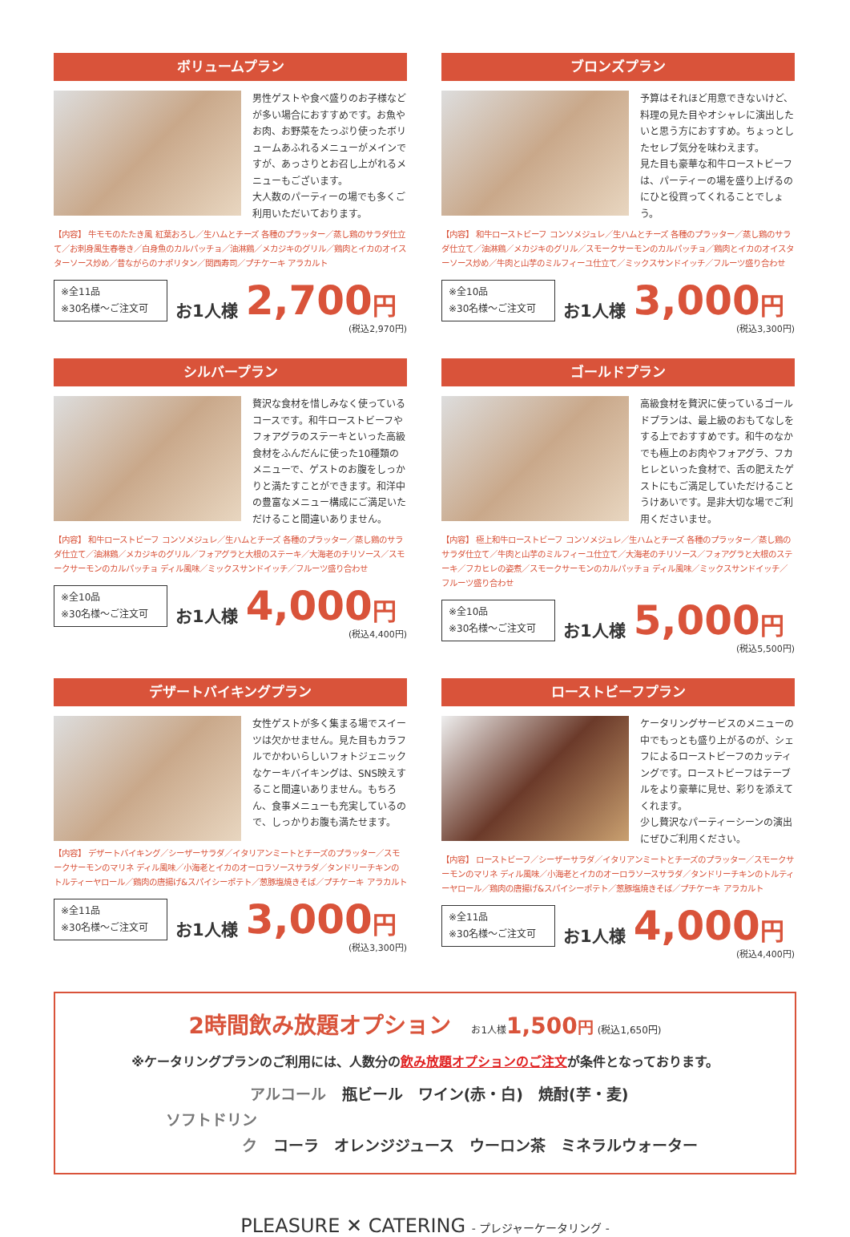ボリュームプラン
男性ゲストや食べ盛りのお子様などが多い場合におすすめです。お魚やお肉、お野菜をたっぷり使ったボリュームあふれるメニューがメインですが、あっさりとお召し上がれるメニューもございます。
大人数のパーティーの場でも多くご利用いただいております。
【内容】 牛モモのたたき風 紅葉おろし／生ハムとチーズ 各種のプラッター／蒸し鶏のサラダ仕立て／お刺身風生春巻き／白身魚のカルパッチョ／油淋鶏／メカジキのグリル／鶏肉とイカのオイスターソース炒め／昔ながらのナポリタン／関西寿司／プチケーキ アラカルト
※全11品
※30名様～ご注文可
お1人様 2,700 円
(税込2,970円)
ブロンズプラン
予算はそれほど用意できないけど、料理の見た目やオシャレに演出したいと思う方におすすめ。ちょっとしたセレブ気分を味わえます。
見た目も豪華な和牛ローストビーフは、パーティーの場を盛り上げるのにひと役買ってくれることでしょう。
【内容】 和牛ローストビーフ コンソメジュレ／生ハムとチーズ 各種のプラッター／蒸し鶏のサラダ仕立て／油淋鶏／メカジキのグリル／スモークサーモンのカルパッチョ／鶏肉とイカのオイスターソース炒め／牛肉と山芋のミルフィーユ仕立て／ミックスサンドイッチ／フルーツ盛り合わせ
※全10品
※30名様～ご注文可
お1人様 3,000 円
(税込3,300円)
シルバープラン
贅沢な食材を惜しみなく使っているコースです。和牛ローストビーフやフォアグラのステーキといった高級食材をふんだんに使った10種類のメニューで、ゲストのお腹をしっかりと満たすことができます。和洋中の豊富なメニュー構成にご満足いただけること間違いありません。
【内容】 和牛ローストビーフ コンソメジュレ／生ハムとチーズ 各種のプラッター／蒸し鶏のサラダ仕立て／油淋鶏／メカジキのグリル／フォアグラと大根のステーキ／大海老のチリソース／スモークサーモンのカルパッチョ ディル風味／ミックスサンドイッチ／フルーツ盛り合わせ
※全10品
※30名様～ご注文可
お1人様 4,000 円
(税込4,400円)
ゴールドプラン
高級食材を贅沢に使っているゴールドプランは、最上級のおもてなしをする上でおすすめです。和牛のなかでも極上のお肉やフォアグラ、フカヒレといった食材で、舌の肥えたゲストにもご満足していただけることうけあいです。是非大切な場でご利用くださいませ。
【内容】 極上和牛ローストビーフ コンソメジュレ／生ハムとチーズ 各種のプラッター／蒸し鶏のサラダ仕立て／牛肉と山芋のミルフィーユ仕立て／大海老のチリソース／フォアグラと大根のステーキ／フカヒレの姿煮／スモークサーモンのカルパッチョ ディル風味／ミックスサンドイッチ／フルーツ盛り合わせ
※全10品
※30名様～ご注文可
お1人様 5,000 円
(税込5,500円)
デザートバイキングプラン
女性ゲストが多く集まる場でスイーツは欠かせません。見た目もカラフルでかわいらしいフォトジェニックなケーキバイキングは、SNS映えすること間違いありません。もちろん、食事メニューも充実しているので、しっかりお腹も満たせます。
【内容】 デザートバイキング／シーザーサラダ／イタリアンミートとチーズのプラッター／スモークサーモンのマリネ ディル風味／小海老とイカのオーロラソースサラダ／タンドリーチキンのトルティーヤロール／鶏肉の唐揚げ&スパイシーポテト／葱豚塩焼きそば／プチケーキ アラカルト
※全11品
※30名様～ご注文可
お1人様 3,000 円
(税込3,300円)
ローストビーフプラン
ケータリングサービスのメニューの中でもっとも盛り上がるのが、シェフによるローストビーフのカッティングです。ローストビーフはテーブルをより豪華に見せ、彩りを添えてくれます。
少し贅沢なパーティーシーンの演出にぜひご利用ください。
【内容】 ローストビーフ／シーザーサラダ／イタリアンミートとチーズのプラッター／スモークサーモンのマリネ ディル風味／小海老とイカのオーロラソースサラダ／タンドリーチキンのトルティーヤロール／鶏肉の唐揚げ&スパイシーポテト／葱豚塩焼きそば／プチケーキ アラカルト
※全11品
※30名様～ご注文可
お1人様 4,000 円
(税込4,400円)
2時間飲み放題オプション
お1人様 1,500 円 (税込1,650円)
※ケータリングプランのご利用には、人数分の飲み放題オプションのご注文が条件となっております。
アルコール 瓶ビール　ワイン(赤・白)　焼酎(芋・麦)
ソフトドリンク コーラ　オレンジジュース　ウーロン茶　ミネラルウォーター
PLEASURE ✕ CATERING - プレジャーケータリング -